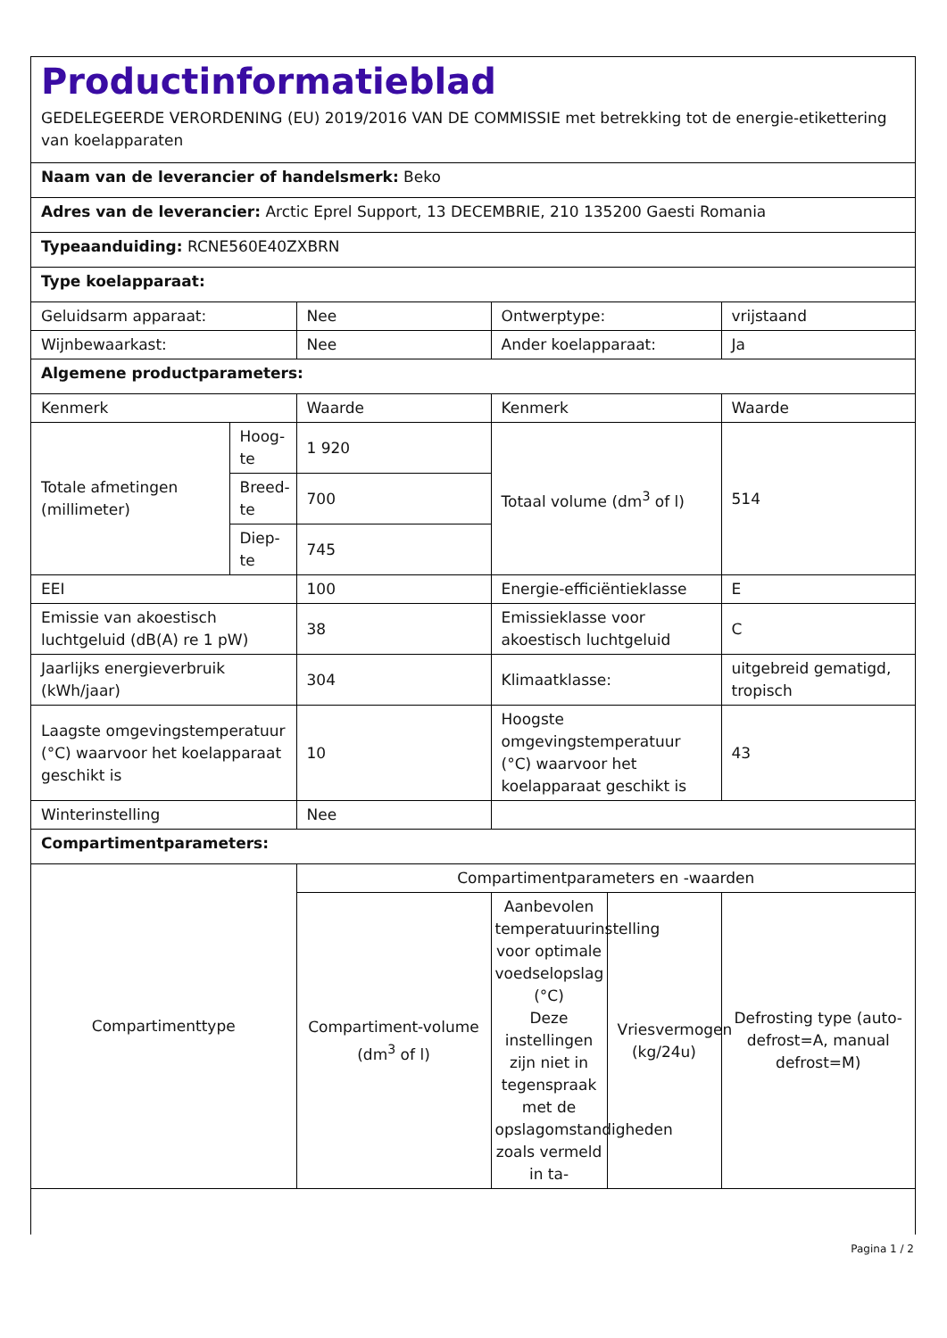Productinformatieblad
GEDELEGEERDE VERORDENING (EU) 2019/2016 VAN DE COMMISSIE met betrekking tot de energie-etikettering van koelapparaten
| Naam van de leverancier of handelsmerk: Beko | | | | | |
| Adres van de leverancier: Arctic Eprel Support, 13 DECEMBRIE, 210 135200 Gaesti Romania | | | | | |
| Typeaanduiding: RCNE560E40ZXBRN | | | | | |
| Type koelapparaat: | | | | | |
| Geluidsarm apparaat: | | Nee | Ontwerptype: | | vrijstaand |
| Wijnbewaarkast: | | Nee | Ander koelapparaat: | | Ja |
| Algemene productparameters: | | | | | |
| Kenmerk | | Waarde | Kenmerk | | Waarde |
| Totale afmetingen (millimeter) | Hoog-te | 1 920 | Totaal volume (dm<sup>3</sup> of l) | | 514 |
| | Breed-te | 700 | | | |
| | Diep-te | 745 | | | |
| EEI | | 100 | Energie-efficiëntieklasse | | E |
| Emissie van akoestisch luchtgeluid (dB(A) re 1 pW) | | 38 | Emissieklasse voor akoestisch luchtgeluid | | C |
| Jaarlijks energieverbruik (kWh/jaar) | | 304 | Klimaatklasse: | | uitgebreid gematigd, tropisch |
| Laagste omgevingstemperatuur (°C) waarvoor het koelapparaat geschikt is | | 10 | Hoogste omgevingstemperatuur (°C) waarvoor het koelapparaat geschikt is | | 43 |
| Winterinstelling | | Nee | | | |
| Compartimentparameters: | | | | | |
| Compartimenttype | | Compartimentparameters en -waarden | | | |
| | | Compartiment-volume (dm<sup>3</sup> of l) | Aanbevolen temperatuurinstelling voor optimale voedselopslag (°C) Deze instellingen zijn niet in tegenspraak met de opslagomstandigheden zoals vermeld in ta- | Vriesvermogen (kg/24u) | Defrosting type (auto-defrost=A, manual defrost=M) |
Pagina 1 / 2